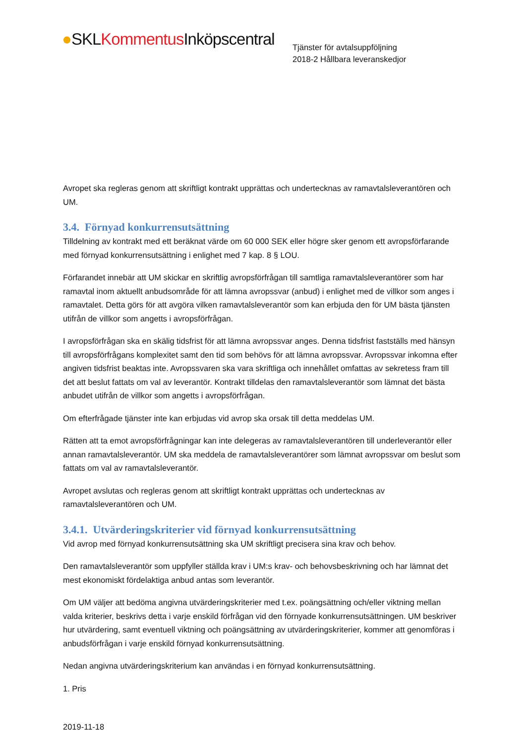●SKLKommentus Inköpscentral
Tjänster för avtalsuppföljning
2018-2 Hållbara leveranskedjor
Avropet ska regleras genom att skriftligt kontrakt upprättas och undertecknas av ramavtalsleverantören och UM.
3.4. Förnyad konkurrensutsättning
Tilldelning av kontrakt med ett beräknat värde om 60 000 SEK eller högre sker genom ett avropsförfarande med förnyad konkurrensutsättning i enlighet med 7 kap. 8 § LOU.
Förfarandet innebär att UM skickar en skriftlig avropsförfrågan till samtliga ramavtalsleverantörer som har ramavtal inom aktuellt anbudsområde för att lämna avropssvar (anbud) i enlighet med de villkor som anges i ramavtalet. Detta görs för att avgöra vilken ramavtalsleverantör som kan erbjuda den för UM bästa tjänsten utifrån de villkor som angetts i avropsförfrågan.
I avropsförfrågan ska en skälig tidsfrist för att lämna avropssvar anges. Denna tidsfrist fastställs med hänsyn till avropsförfrågans komplexitet samt den tid som behövs för att lämna avropssvar. Avropssvar inkomna efter angiven tidsfrist beaktas inte. Avropssvaren ska vara skriftliga och innehållet omfattas av sekretess fram till det att beslut fattats om val av leverantör. Kontrakt tilldelas den ramavtalsleverantör som lämnat det bästa anbudet utifrån de villkor som angetts i avropsförfrågan.
Om efterfrågade tjänster inte kan erbjudas vid avrop ska orsak till detta meddelas UM.
Rätten att ta emot avropsförfrågningar kan inte delegeras av ramavtalsleverantören till underleverantör eller annan ramavtalsleverantör. UM ska meddela de ramavtalsleverantörer som lämnat avropssvar om beslut som fattats om val av ramavtalsleverantör.
Avropet avslutas och regleras genom att skriftligt kontrakt upprättas och undertecknas av ramavtalsleverantören och UM.
3.4.1. Utvärderingskriterier vid förnyad konkurrensutsättning
Vid avrop med förnyad konkurrensutsättning ska UM skriftligt precisera sina krav och behov.
Den ramavtalsleverantör som uppfyller ställda krav i UM:s krav- och behovsbeskrivning och har lämnat det mest ekonomiskt fördelaktiga anbud antas som leverantör.
Om UM väljer att bedöma angivna utvärderingskriterier med t.ex. poängsättning och/eller viktning mellan valda kriterier, beskrivs detta i varje enskild förfrågan vid den förnyade konkurrensutsättningen. UM beskriver hur utvärdering, samt eventuell viktning och poängsättning av utvärderingskriterier, kommer att genomföras i anbudsförfrågan i varje enskild förnyad konkurrensutsättning.
Nedan angivna utvärderingskriterium kan användas i en förnyad konkurrensutsättning.
1. Pris
2019-11-18